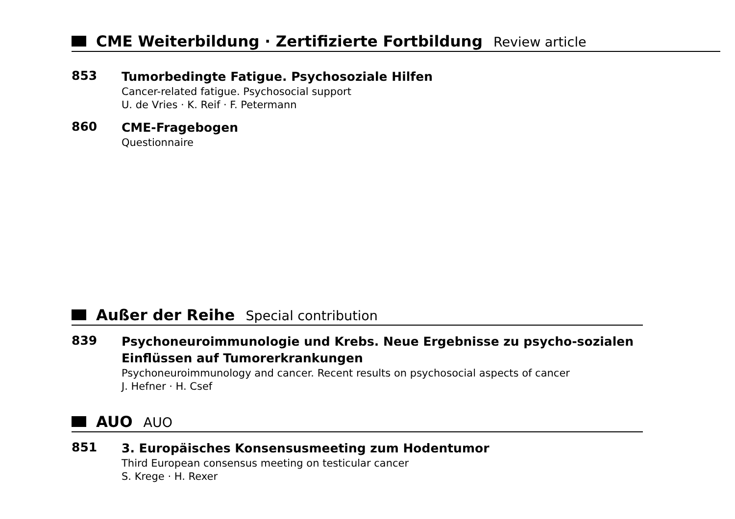CME Weiterbildung · Zertifizierte Fortbildung Review article
853
Tumorbedingte Fatigue. Psychosoziale Hilfen
Cancer-related fatigue. Psychosocial support
U. de Vries · K. Reif · F. Petermann
860
CME-Fragebogen
Questionnaire
Außer der Reihe Special contribution
839
Psychoneuroimmunologie und Krebs. Neue Ergebnisse zu psycho-sozialen Einflüssen auf Tumorerkrankungen
Psychoneuroimmunology and cancer. Recent results on psychosocial aspects of cancer
J. Hefner · H. Csef
AUO AUO
851
3. Europäisches Konsensusmeeting zum Hodentumor
Third European consensus meeting on testicular cancer
S. Krege · H. Rexer